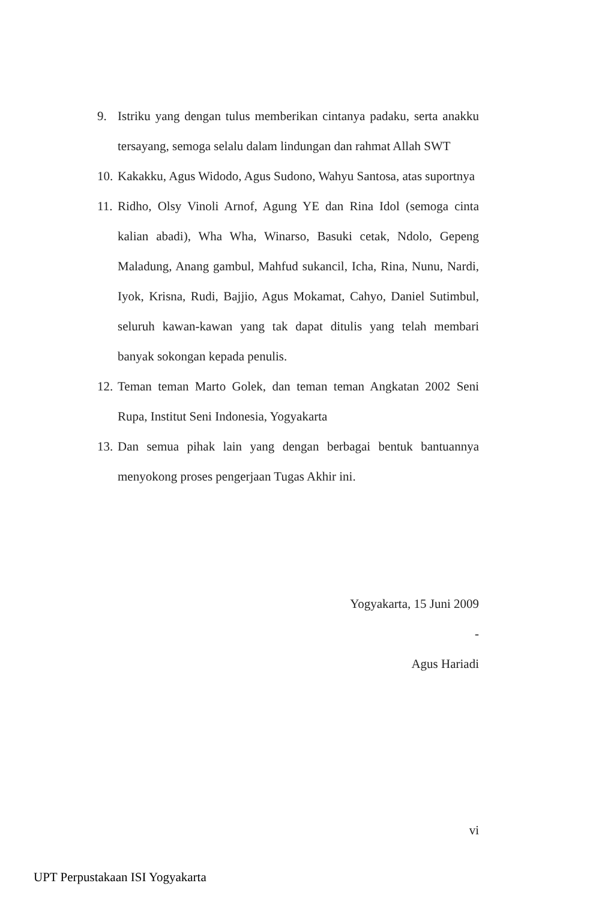9. Istriku yang dengan tulus memberikan cintanya padaku, serta anakku tersayang, semoga selalu dalam lindungan dan rahmat Allah SWT
10. Kakakku, Agus Widodo, Agus Sudono, Wahyu Santosa, atas suportnya
11. Ridho, Olsy Vinoli Arnof, Agung YE dan Rina Idol (semoga cinta kalian abadi), Wha Wha, Winarso, Basuki cetak, Ndolo, Gepeng Maladung, Anang gambul, Mahfud sukancil, Icha, Rina, Nunu, Nardi, Iyok, Krisna, Rudi, Bajjio, Agus Mokamat, Cahyo, Daniel Sutimbul, seluruh kawan-kawan yang tak dapat ditulis yang telah membari banyak sokongan kepada penulis.
12. Teman teman Marto Golek, dan teman teman Angkatan 2002 Seni Rupa, Institut Seni Indonesia, Yogyakarta
13. Dan semua pihak lain yang dengan berbagai bentuk bantuannya menyokong proses pengerjaan Tugas Akhir ini.
Yogyakarta, 15 Juni 2009
-
Agus Hariadi
vi
UPT Perpustakaan ISI Yogyakarta